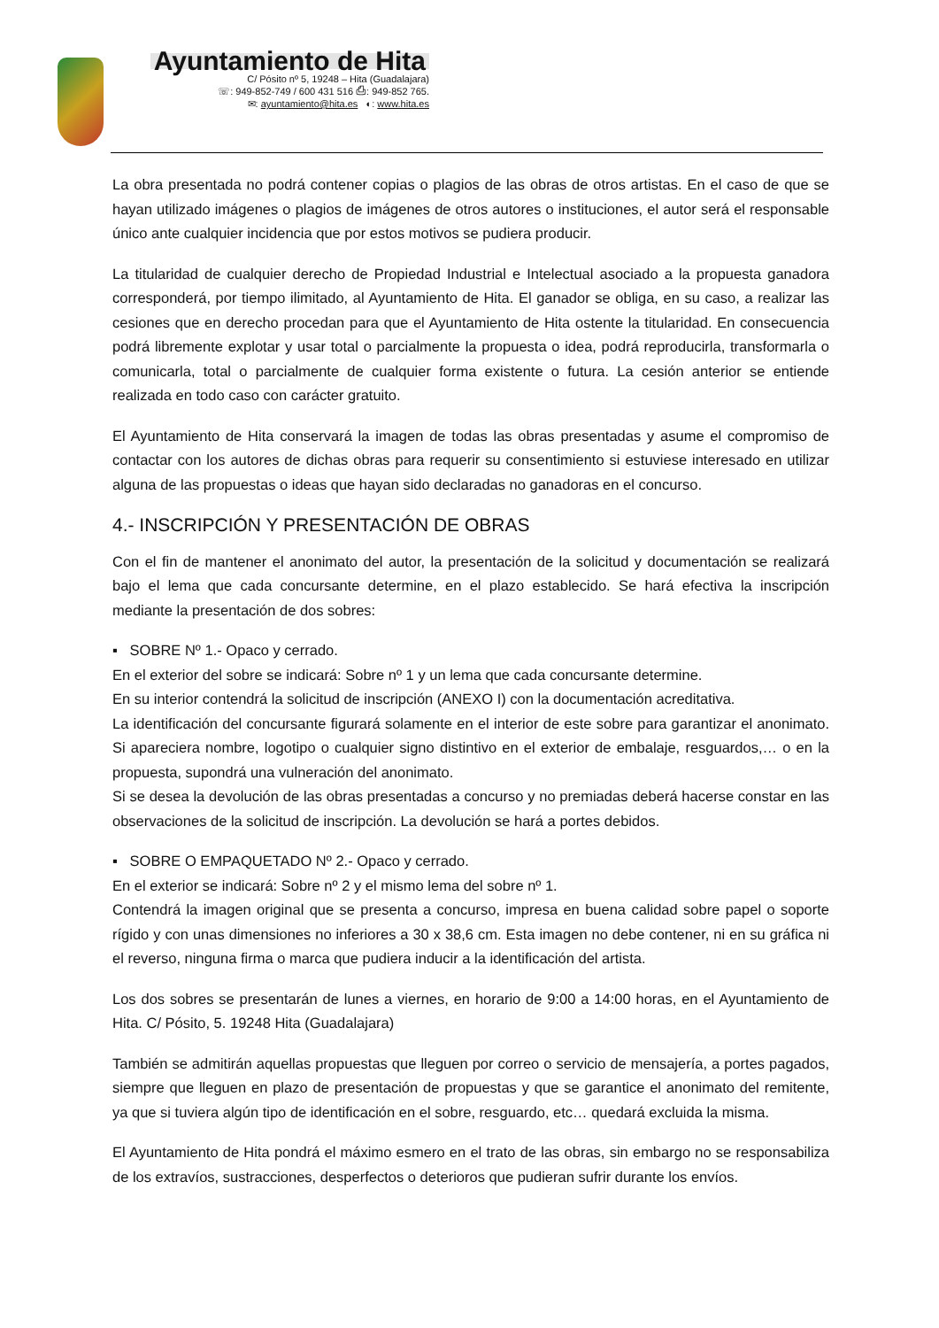Ayuntamiento de Hita
C/ Pósito nº 5, 19248 – Hita (Guadalajara)
☏: 949-852-749 / 600 431 516 ⎙: 949-852 765.
✉: ayuntamiento@hita.es ◐: www.hita.es
La obra presentada no podrá contener copias o plagios de las obras de otros artistas. En el caso de que se hayan utilizado imágenes o plagios de imágenes de otros autores o instituciones, el autor será el responsable único ante cualquier incidencia que por estos motivos se pudiera producir.
La titularidad de cualquier derecho de Propiedad Industrial e Intelectual asociado a la propuesta ganadora corresponderá, por tiempo ilimitado, al Ayuntamiento de Hita. El ganador se obliga, en su caso, a realizar las cesiones que en derecho procedan para que el Ayuntamiento de Hita ostente la titularidad. En consecuencia podrá libremente explotar y usar total o parcialmente la propuesta o idea, podrá reproducirla, transformarla o comunicarla, total o parcialmente de cualquier forma existente o futura. La cesión anterior se entiende realizada en todo caso con carácter gratuito.
El Ayuntamiento de Hita conservará la imagen de todas las obras presentadas y asume el compromiso de contactar con los autores de dichas obras para requerir su consentimiento si estuviese interesado en utilizar alguna de las propuestas o ideas que hayan sido declaradas no ganadoras en el concurso.
4.- INSCRIPCIÓN Y PRESENTACIÓN DE OBRAS
Con el fin de mantener el anonimato del autor, la presentación de la solicitud y documentación se realizará bajo el lema que cada concursante determine, en el plazo establecido. Se hará efectiva la inscripción mediante la presentación de dos sobres:
▪ SOBRE Nº 1.- Opaco y cerrado.
En el exterior del sobre se indicará: Sobre nº 1 y un lema que cada concursante determine.
En su interior contendrá la solicitud de inscripción (ANEXO I) con la documentación acreditativa.
La identificación del concursante figurará solamente en el interior de este sobre para garantizar el anonimato. Si apareciera nombre, logotipo o cualquier signo distintivo en el exterior de embalaje, resguardos,… o en la propuesta, supondrá una vulneración del anonimato.
Si se desea la devolución de las obras presentadas a concurso y no premiadas deberá hacerse constar en las observaciones de la solicitud de inscripción. La devolución se hará a portes debidos.
▪ SOBRE O EMPAQUETADO Nº 2.- Opaco y cerrado.
En el exterior se indicará: Sobre nº 2 y el mismo lema del sobre nº 1.
Contendrá la imagen original que se presenta a concurso, impresa en buena calidad sobre papel o soporte rígido y con unas dimensiones no inferiores a 30 x 38,6 cm. Esta imagen no debe contener, ni en su gráfica ni el reverso, ninguna firma o marca que pudiera inducir a la identificación del artista.
Los dos sobres se presentarán de lunes a viernes, en horario de 9:00 a 14:00 horas, en el Ayuntamiento de Hita. C/ Pósito, 5. 19248 Hita (Guadalajara)
También se admitirán aquellas propuestas que lleguen por correo o servicio de mensajería, a portes pagados, siempre que lleguen en plazo de presentación de propuestas y que se garantice el anonimato del remitente, ya que si tuviera algún tipo de identificación en el sobre, resguardo, etc… quedará excluida la misma.
El Ayuntamiento de Hita pondrá el máximo esmero en el trato de las obras, sin embargo no se responsabiliza de los extravíos, sustracciones, desperfectos o deterioros que pudieran sufrir durante los envíos.